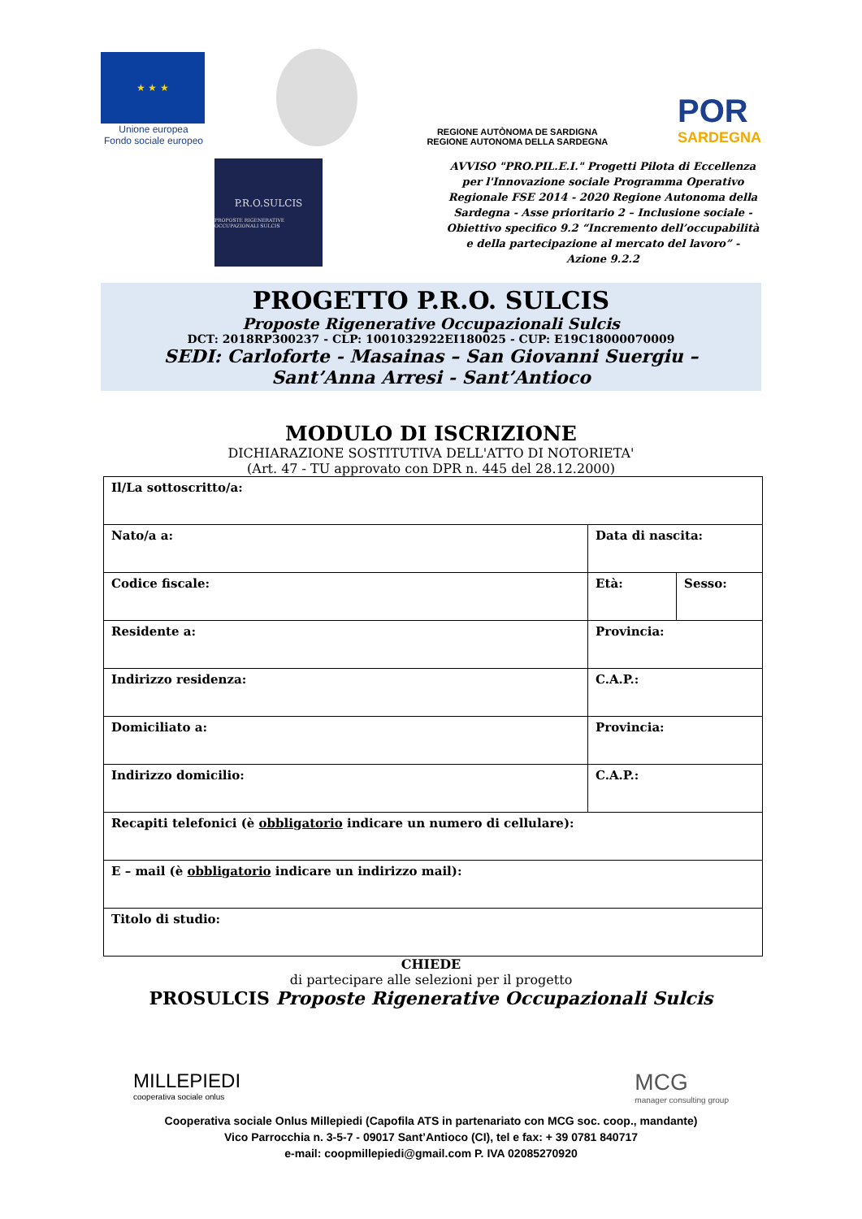★ ★ ★
Unione europea
Fondo sociale europeo
REGIONE AUTÒNOMA DE SARDIGNA
REGIONE AUTONOMA DELLA SARDEGNA
POR
SARDEGNA
P.R.O.SULCIS
PROPOSTE RIGENERATIVE OCCUPAZIONALI SULCIS
AVVISO "PRO.PIL.E.I." Progetti Pilota di Eccellenza per l'Innovazione sociale Programma Operativo Regionale FSE 2014 - 2020 Regione Autonoma della Sardegna - Asse prioritario 2 – Inclusione sociale - Obiettivo specifico 9.2 “Incremento dell’occupabilità e della partecipazione al mercato del lavoro” - Azione 9.2.2
PROGETTO P.R.O. SULCIS
Proposte Rigenerative Occupazionali Sulcis
DCT: 2018RP300237 - CLP: 1001032922EI180025 - CUP: E19C18000070009
SEDI: Carloforte - Masainas – San Giovanni Suergiu –
Sant’Anna Arresi - Sant’Antioco
MODULO DI ISCRIZIONE
DICHIARAZIONE SOSTITUTIVA DELL'ATTO DI NOTORIETA'
(Art. 47 - TU approvato con DPR n. 445 del 28.12.2000)
| Il/La sottoscritto/a: | | |
| Nato/a a: | Data di nascita: | |
| Codice fiscale: | Età: | Sesso: |
| Residente a: | Provincia: | |
| Indirizzo residenza: | C.A.P.: | |
| Domiciliato a: | Provincia: | |
| Indirizzo domicilio: | C.A.P.: | |
| Recapiti telefonici (è obbligatorio indicare un numero di cellulare): | | |
| E – mail (è obbligatorio indicare un indirizzo mail): | | |
| Titolo di studio: | | |
CHIEDE
di partecipare alle selezioni per il progetto
PROSULCIS Proposte Rigenerative Occupazionali Sulcis
MILLEPIEDI
cooperativa sociale onlus
MCG
manager consulting group
Cooperativa sociale Onlus Millepiedi (Capofila ATS in partenariato con MCG soc. coop., mandante)
Vico Parrocchia n. 3-5-7 - 09017 Sant’Antioco (CI), tel e fax: + 39 0781 840717
e-mail: coopmillepiedi@gmail.com P. IVA 02085270920